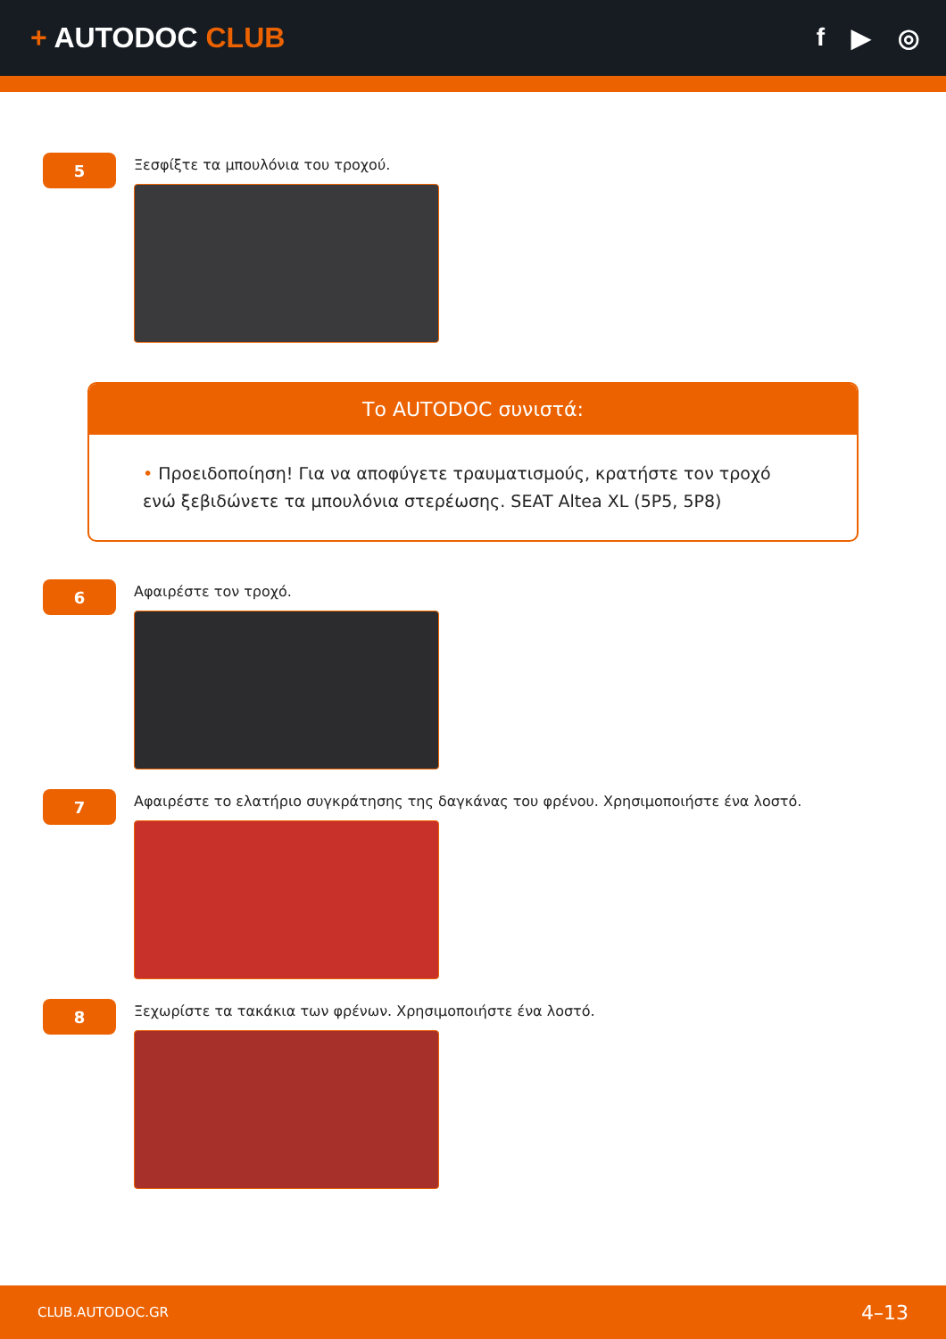+ AUTODOC CLUB f ▶ ◎
5
Ξεσφίξτε τα μπουλόνια του τροχού.
Το AUTODOC συνιστά:
• Προειδοποίηση! Για να αποφύγετε τραυματισμούς, κρατήστε τον τροχό ενώ ξεβιδώνετε τα μπουλόνια στερέωσης. SEAT Altea XL (5P5, 5P8)
6
Αφαιρέστε τον τροχό.
7
Αφαιρέστε το ελατήριο συγκράτησης της δαγκάνας του φρένου. Χρησιμοποιήστε ένα λοστό.
8
Ξεχωρίστε τα τακάκια των φρένων. Χρησιμοποιήστε ένα λοστό.
CLUB.AUTODOC.GR 4–13